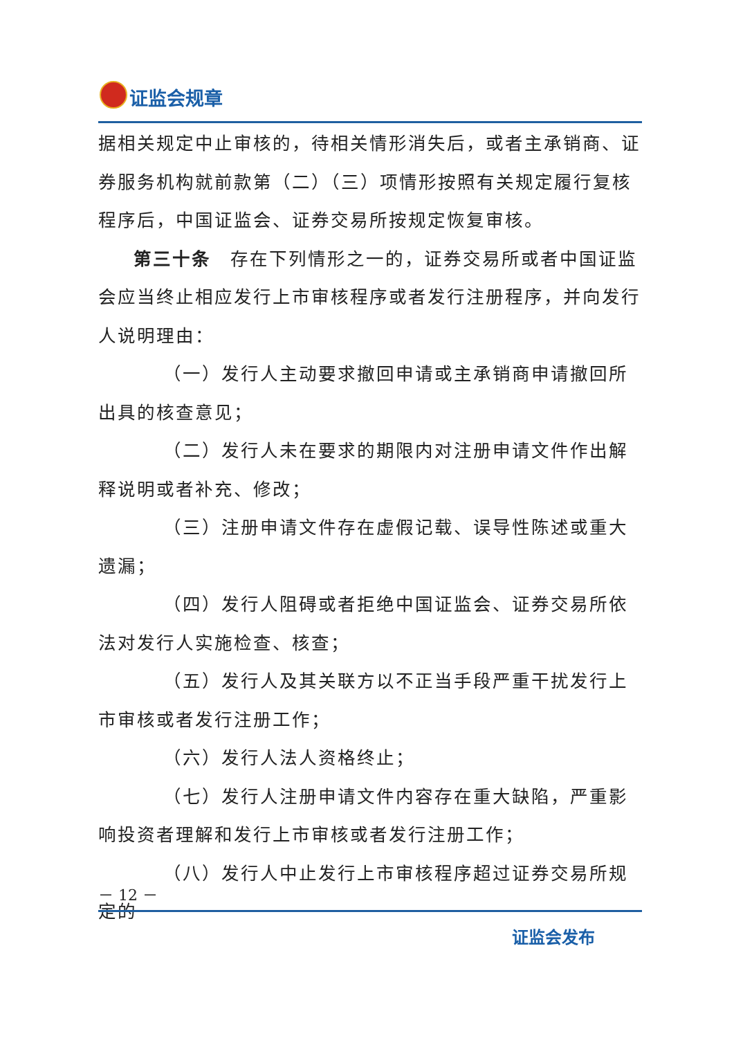证监会规章
据相关规定中止审核的，待相关情形消失后，或者主承销商、证券服务机构就前款第（二）（三）项情形按照有关规定履行复核程序后，中国证监会、证券交易所按规定恢复审核。
第三十条　存在下列情形之一的，证券交易所或者中国证监会应当终止相应发行上市审核程序或者发行注册程序，并向发行人说明理由：
（一）发行人主动要求撤回申请或主承销商申请撤回所出具的核查意见；
（二）发行人未在要求的期限内对注册申请文件作出解释说明或者补充、修改；
（三）注册申请文件存在虚假记载、误导性陈述或重大遗漏；
（四）发行人阻碍或者拒绝中国证监会、证券交易所依法对发行人实施检查、核查；
（五）发行人及其关联方以不正当手段严重干扰发行上市审核或者发行注册工作；
（六）发行人法人资格终止；
（七）发行人注册申请文件内容存在重大缺陷，严重影响投资者理解和发行上市审核或者发行注册工作；
（八）发行人中止发行上市审核程序超过证券交易所规定的
－ 12 －
证监会发布